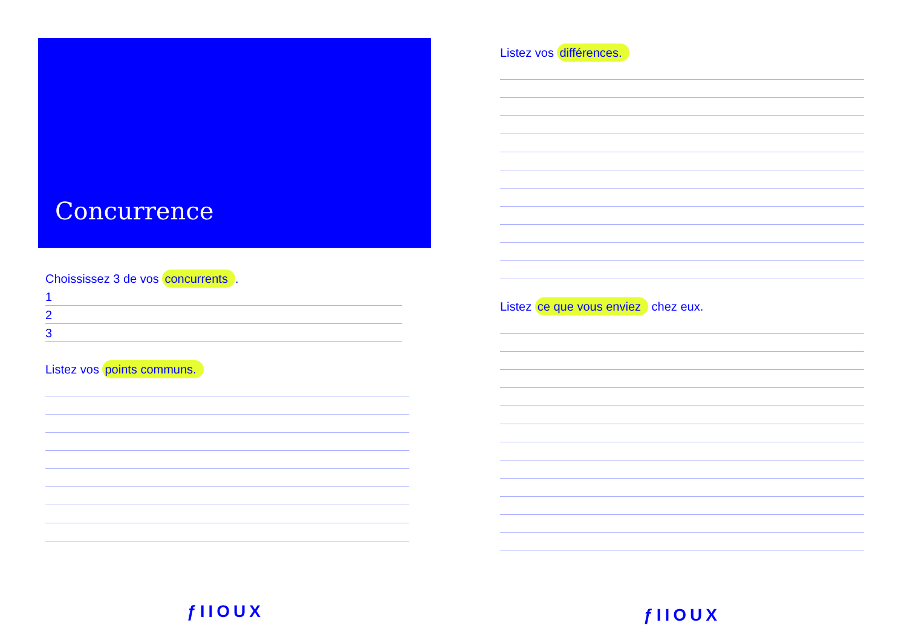Concurrence
Choississez 3 de vos concurrents.
1
2
3
Listez vos points communs.
ƒIIOUX
Listez vos différences.
Listez ce que vous enviez chez eux.
ƒIIOUX